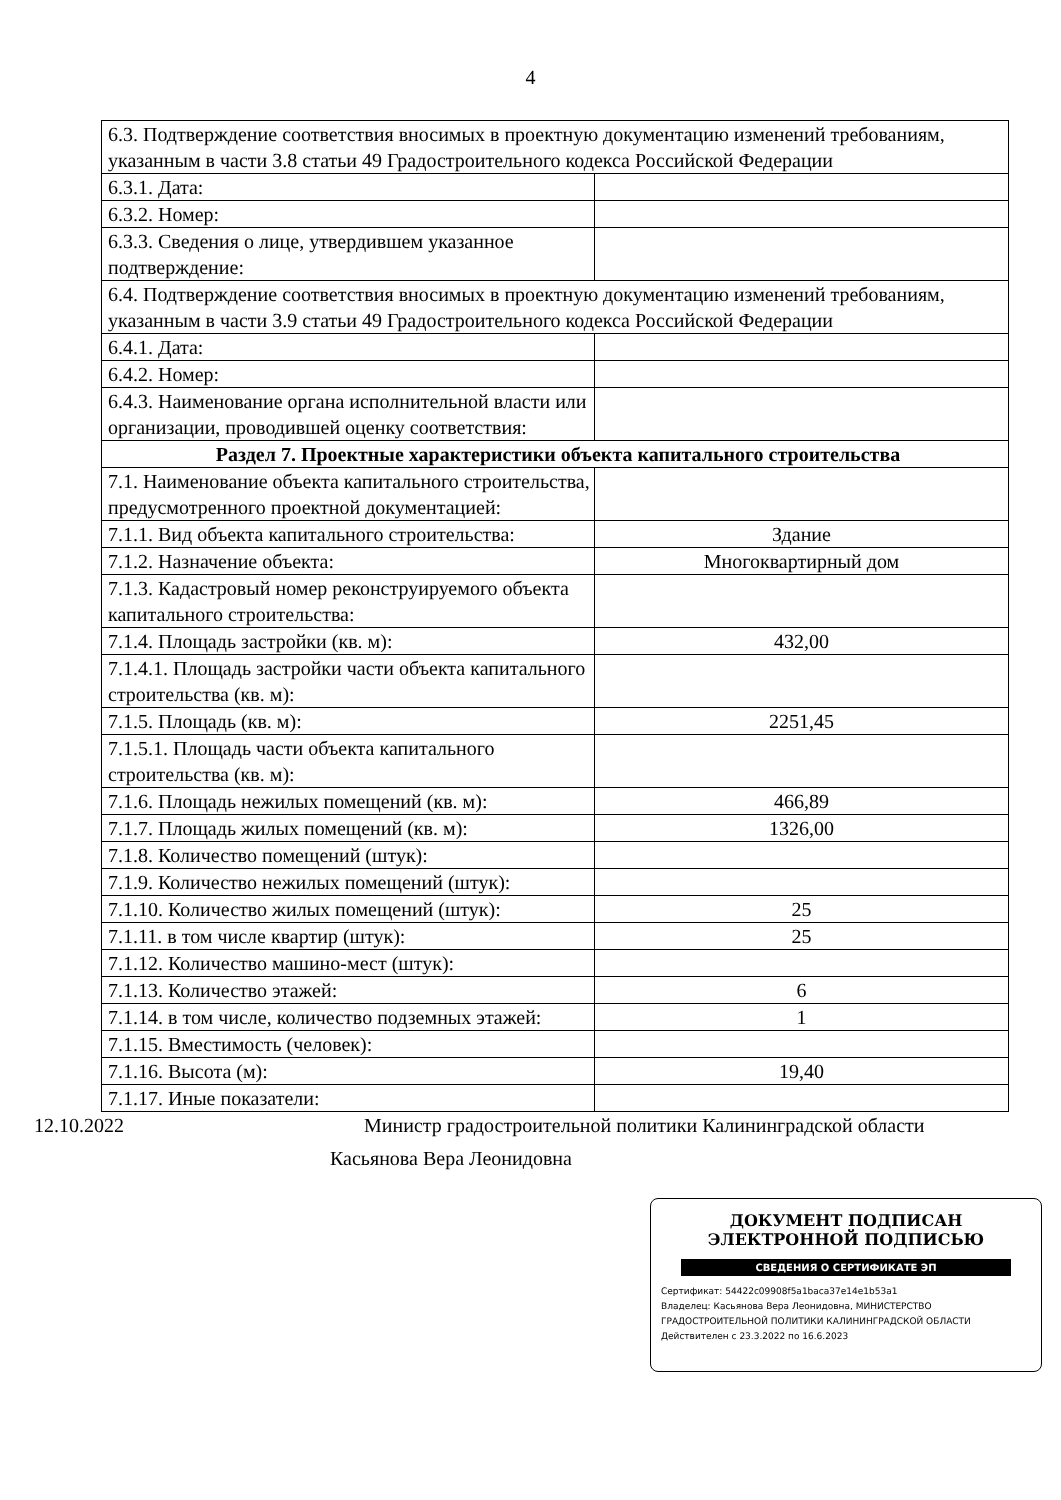4
| 6.3. Подтверждение соответствия вносимых в проектную документацию изменений требованиям, указанным в части 3.8 статьи 49 Градостроительного кодекса Российской Федерации | |
| 6.3.1. Дата: | |
| 6.3.2. Номер: | |
| 6.3.3. Сведения о лице, утвердившем указанное подтверждение: | |
| 6.4. Подтверждение соответствия вносимых в проектную документацию изменений требованиям, указанным в части 3.9 статьи 49 Градостроительного кодекса Российской Федерации | |
| 6.4.1. Дата: | |
| 6.4.2. Номер: | |
| 6.4.3. Наименование органа исполнительной власти или организации, проводившей оценку соответствия: | |
| Раздел 7. Проектные характеристики объекта капитального строительства | |
| 7.1. Наименование объекта капитального строительства, предусмотренного проектной документацией: | |
| 7.1.1. Вид объекта капитального строительства: | Здание |
| 7.1.2. Назначение объекта: | Многоквартирный дом |
| 7.1.3. Кадастровый номер реконструируемого объекта капитального строительства: | |
| 7.1.4. Площадь застройки (кв. м): | 432,00 |
| 7.1.4.1. Площадь застройки части объекта капитального строительства (кв. м): | |
| 7.1.5. Площадь (кв. м): | 2251,45 |
| 7.1.5.1. Площадь части объекта капитального строительства (кв. м): | |
| 7.1.6. Площадь нежилых помещений (кв. м): | 466,89 |
| 7.1.7. Площадь жилых помещений (кв. м): | 1326,00 |
| 7.1.8. Количество помещений (штук): | |
| 7.1.9. Количество нежилых помещений (штук): | |
| 7.1.10. Количество жилых помещений (штук): | 25 |
| 7.1.11. в том числе квартир (штук): | 25 |
| 7.1.12. Количество машино-мест (штук): | |
| 7.1.13. Количество этажей: | 6 |
| 7.1.14. в том числе, количество подземных этажей: | 1 |
| 7.1.15. Вместимость (человек): | |
| 7.1.16. Высота (м): | 19,40 |
| 7.1.17. Иные показатели: | |
12.10.2022 Министр градостроительной политики Калининградской области
Касьянова Вера Леонидовна
ДОКУМЕНТ ПОДПИСАН
ЭЛЕКТРОННОЙ ПОДПИСЬЮ
СВЕДЕНИЯ О СЕРТИФИКАТЕ ЭП
Сертификат: 54422c09908f5a1baca37e14e1b53a1
Владелец: Касьянова Вера Леонидовна, МИНИСТЕРСТВО
ГРАДОСТРОИТЕЛЬНОЙ ПОЛИТИКИ КАЛИНИНГРАДСКОЙ ОБЛАСТИ
Действителен с 23.3.2022 по 16.6.2023